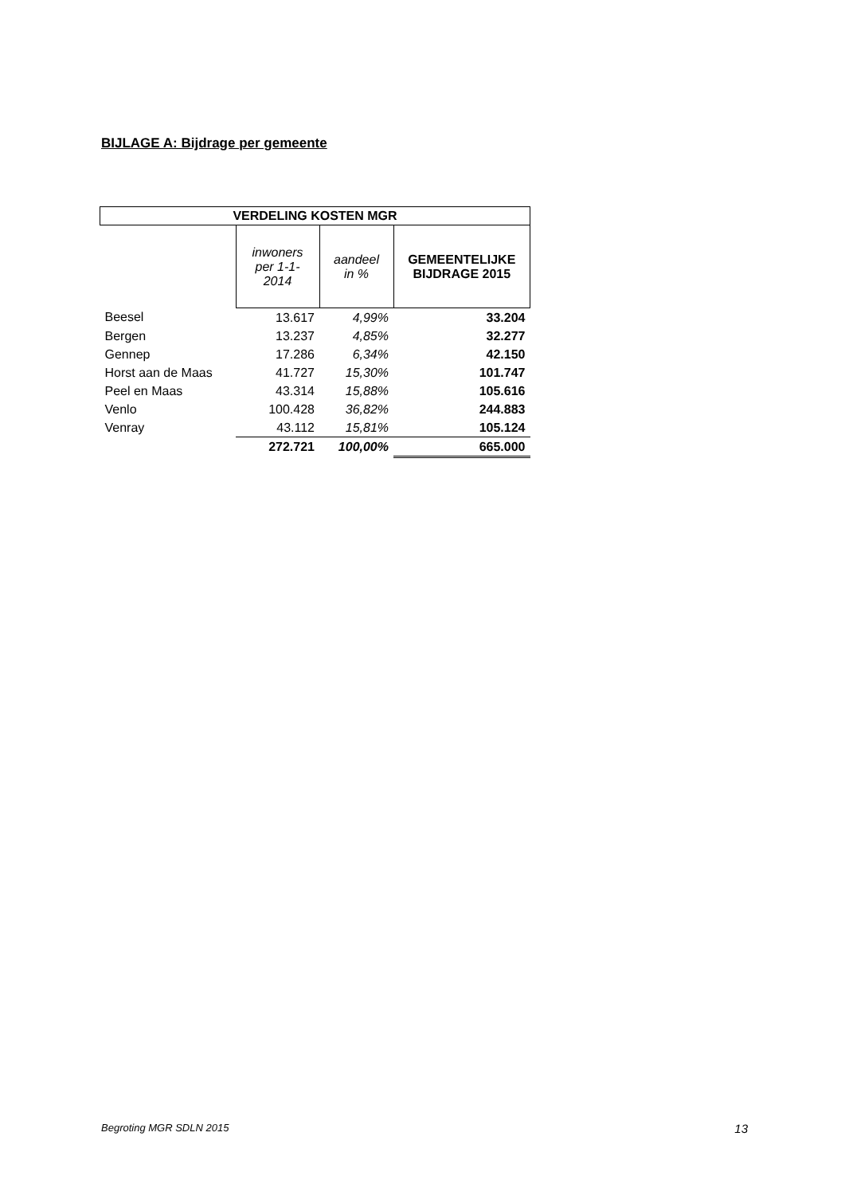BIJLAGE A: Bijdrage per gemeente
| VERDELING KOSTEN MGR | | | |
| --- | --- | --- | --- |
| | inwoners per 1-1- 2014 | aandeel in % | GEMEENTELIJKE BIJDRAGE 2015 |
| Beesel | 13.617 | 4,99% | 33.204 |
| Bergen | 13.237 | 4,85% | 32.277 |
| Gennep | 17.286 | 6,34% | 42.150 |
| Horst aan de Maas | 41.727 | 15,30% | 101.747 |
| Peel en Maas | 43.314 | 15,88% | 105.616 |
| Venlo | 100.428 | 36,82% | 244.883 |
| Venray | 43.112 | 15,81% | 105.124 |
| | 272.721 | 100,00% | 665.000 |
Begroting MGR SDLN 2015 13